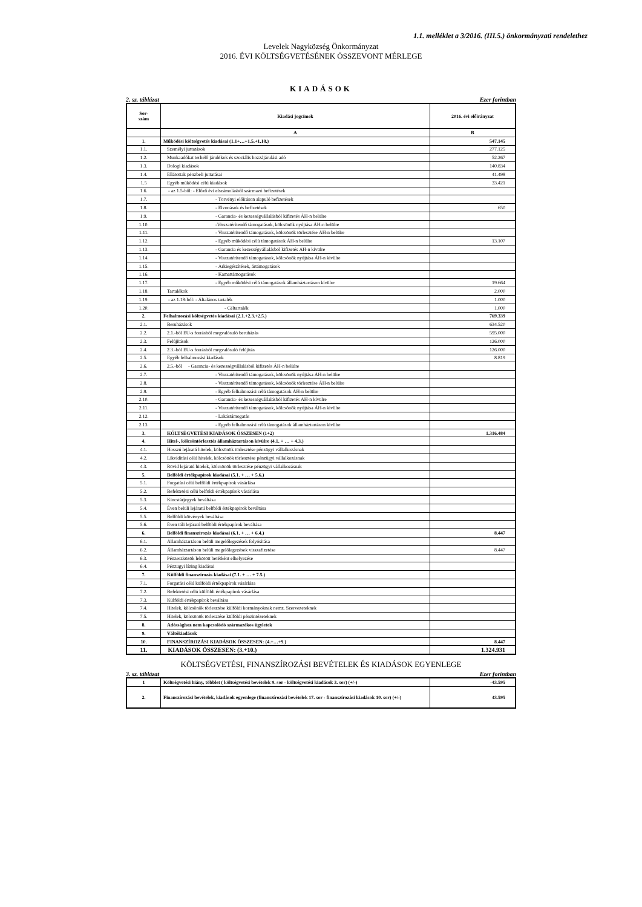1.1. melléklet a 3/2016. (III.5.) önkormányzati rendelethez
Levelek Nagyközség Önkormányzat
2016. ÉVI KÖLTSÉGVETÉSÉNEK ÖSSZEVONT MÉRLEGE
KIADÁSOK
2. sz. táblázat Ezer forintban
| Sor- szám | Kiadási jogcímek | 2016. évi előirányzat |
| --- | --- | --- |
| | A | B |
| 1. | Működési költségvetés kiadásai (1.1+…+1.5.+1.18.) | 547.145 |
| 1.1. | Személyi juttatások | 277.125 |
| 1.2. | Munkaadókat terhelő járulékok és szociális hozzájárulási adó | 52.267 |
| 1.3. | Dologi kiadások | 140.834 |
| 1.4. | Ellátottak pénzbeli juttatásai | 41.498 |
| 1.5 | Egyéb működési célú kiadások | 33.421 |
| 1.6. | - az 1.5-ből: - Előző évi elszámolásból származó befizetések | |
| 1.7. | - Törvényi előíráson alapuló befizetések | |
| 1.8. | - Elvonások és befizetések | 650 |
| 1.9. | - Garancia- és kezességvállalásból kifizetés ÁH-n belülre | |
| 1.10. | -Visszatérítendő támogatások, kölcsönök nyújtása ÁH-n belülre | |
| 1.11. | - Visszatérítendő támogatások, kölcsönök törlesztése ÁH-n belülre | |
| 1.12. | - Egyéb működési célú támogatások ÁH-n belülre | 13.107 |
| 1.13. | - Garancia és kezességvállalásból kifizetés ÁH-n kívülre | |
| 1.14. | - Visszatérítendő támogatások, kölcsönök nyújtása ÁH-n kívülre | |
| 1.15. | - Árkiegészítések, ártámogatások | |
| 1.16. | - Kamattámogatások | |
| 1.17. | - Egyéb működési célú támogatások államháztartáson kívülre | 19.664 |
| 1.18. | Tartalékok | 2.000 |
| 1.19. | - az 1.18-ból: - Általános tartalék | 1.000 |
| 1.20. | - Céltartalék | 1.000 |
| 2. | Felhalmozási költségvetés kiadásai (2.1.+2.3.+2.5.) | 769.339 |
| 2.1. | Beruházások | 634.520 |
| 2.2. | 2.1.-ből EU-s forrásból megvalósuló beruházás | 595.000 |
| 2.3. | Felújítások | 126.000 |
| 2.4. | 2.3.-ból EU-s forrásból megvalósuló felújítás | 126.000 |
| 2.5. | Egyéb felhalmozási kiadások | 8.819 |
| 2.6. | 2.5.-ből - Garancia- és kezességvállalásból kifizetés ÁH-n belülre | |
| 2.7. | - Visszatérítendő támogatások, kölcsönök nyújtása ÁH-n belülre | |
| 2.8. | - Visszatérítendő támogatások, kölcsönök törlesztése ÁH-n belülre | |
| 2.9. | - Egyéb felhalmozási célú támogatások ÁH-n belülre | |
| 2.10. | - Garancia- és kezességvállalásból kifizetés ÁH-n kívülre | |
| 2.11. | - Visszatérítendő támogatások, kölcsönök nyújtása ÁH-n kívülre | |
| 2.12. | - Lakástámogatás | |
| 2.13. | - Egyéb felhalmozási célú támogatások államháztartáson kívülre | |
| 3. | KÖLTSÉGVETÉSI KIADÁSOK ÖSSZESEN (1+2) | 1.316.484 |
| 4. | Hitel-, kölcsöntörlesztés államháztartáson kívülre (4.1. + … + 4.3.) | |
| 4.1. | Hosszú lejáratú hitelek, kölcsönök törlesztése pénzügyi vállalkozásnak | |
| 4.2. | Likviditási célú hitelek, kölcsönök törlesztése pénzügyi vállalkozásnak | |
| 4.3. | Rövid lejáratú hitelek, kölcsönök törlesztése pénzügyi vállalkozásnak | |
| 5. | Belföldi értékpapírok kiadásai (5.1. + … + 5.6.) | |
| 5.1. | Forgatási célú belföldi értékpapírok vásárlása | |
| 5.2. | Befektetési célú belföldi értékpapírok vásárlása | |
| 5.3. | Kincstárjegyek beváltása | |
| 5.4. | Éven belüli lejáratú belföldi értékpapírok beváltása | |
| 5.5. | Belföldi kötvények beváltása | |
| 5.6. | Éven túli lejáratú belföldi értékpapírok beváltása | |
| 6. | Belföldi finanszírozás kiadásai (6.1. + … + 6.4.) | 8.447 |
| 6.1. | Államháztartáson belüli megelőlegezések folyósítása | |
| 6.2. | Államháztartáson belüli megelőlegezések visszafizetése | 8.447 |
| 6.3. | Pénzeszközök lekötött betétként elhelyezése | |
| 6.4. | Pénzügyi lízing kiadásai | |
| 7. | Külföldi finanszírozás kiadásai (7.1. + … + 7.5.) | |
| 7.1. | Forgatási célú külföldi értékpapírok vásárlása | |
| 7.2. | Befektetési célú külföldi értékpapírok vásárlása | |
| 7.3. | Külföldi értékpapírok beváltása | |
| 7.4. | Hitelek, kölcsönök törlesztése külföldi kormányoknak nemz. Szervezeteknek | |
| 7.5. | Hitelek, kölcsönök törlesztése külföldi pénzintézeteknek | |
| 8. | Adóssághoz nem kapcsolódó származékos ügyletek | |
| 9. | Váltókiadások | |
| 10. | FINANSZÍROZÁSI KIADÁSOK ÖSSZESEN: (4.+…+9.) | 8.447 |
| 11. | KIADÁSOK ÖSSZESEN: (3.+10.) | 1.324.931 |
KÖLTSÉGVETÉSI, FINANSZÍROZÁSI BEVÉTELEK ÉS KIADÁSOK EGYENLEGE
3. sz. táblázat Ezer forintban
| 1 | Költségvetési hiány, többlet ( költségvetési bevételek 9. sor - költségvetési kiadások 3. sor) (+/-) | -43.595 |
| 2. | Finanszírozási bevételek, kiadások egyenlege (finanszírozási bevételek 17. sor - finanszírozási kiadások 10. sor) (+/-) | 43.595 |